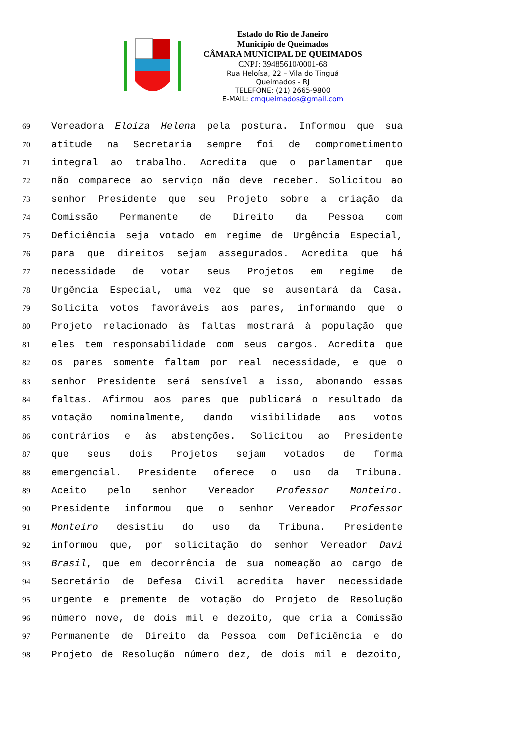Estado do Rio de Janeiro
Município de Queimados
CÂMARA MUNICIPAL DE QUEIMADOS
CNPJ: 39485610/0001-68
Rua Heloísa, 22 – Vila do Tinguá
Queimados - RJ
TELEFONE: (21) 2665-9800
E-MAIL: cmqueimados@gmail.com
69 Vereadora Eloíza Helena pela postura. Informou que sua
70 atitude na Secretaria sempre foi de comprometimento
71 integral ao trabalho. Acredita que o parlamentar que
72 não comparece ao serviço não deve receber. Solicitou ao
73 senhor Presidente que seu Projeto sobre a criação da
74 Comissão Permanente de Direito da Pessoa com
75 Deficiência seja votado em regime de Urgência Especial,
76 para que direitos sejam assegurados. Acredita que há
77 necessidade de votar seus Projetos em regime de
78 Urgência Especial, uma vez que se ausentará da Casa.
79 Solicita votos favoráveis aos pares, informando que o
80 Projeto relacionado às faltas mostrará à população que
81 eles tem responsabilidade com seus cargos. Acredita que
82 os pares somente faltam por real necessidade, e que o
83 senhor Presidente será sensível a isso, abonando essas
84 faltas. Afirmou aos pares que publicará o resultado da
85 votação nominalmente, dando visibilidade aos votos
86 contrários e às abstenções. Solicitou ao Presidente
87 que seus dois Projetos sejam votados de forma
88 emergencial. Presidente oferece o uso da Tribuna.
89 Aceito pelo senhor Vereador Professor Monteiro.
90 Presidente informou que o senhor Vereador Professor
91 Monteiro desistiu do uso da Tribuna. Presidente
92 informou que, por solicitação do senhor Vereador Davi
93 Brasil, que em decorrência de sua nomeação ao cargo de
94 Secretário de Defesa Civil acredita haver necessidade
95 urgente e premente de votação do Projeto de Resolução
96 número nove, de dois mil e dezoito, que cria a Comissão
97 Permanente de Direito da Pessoa com Deficiência e do
98 Projeto de Resolução número dez, de dois mil e dezoito,